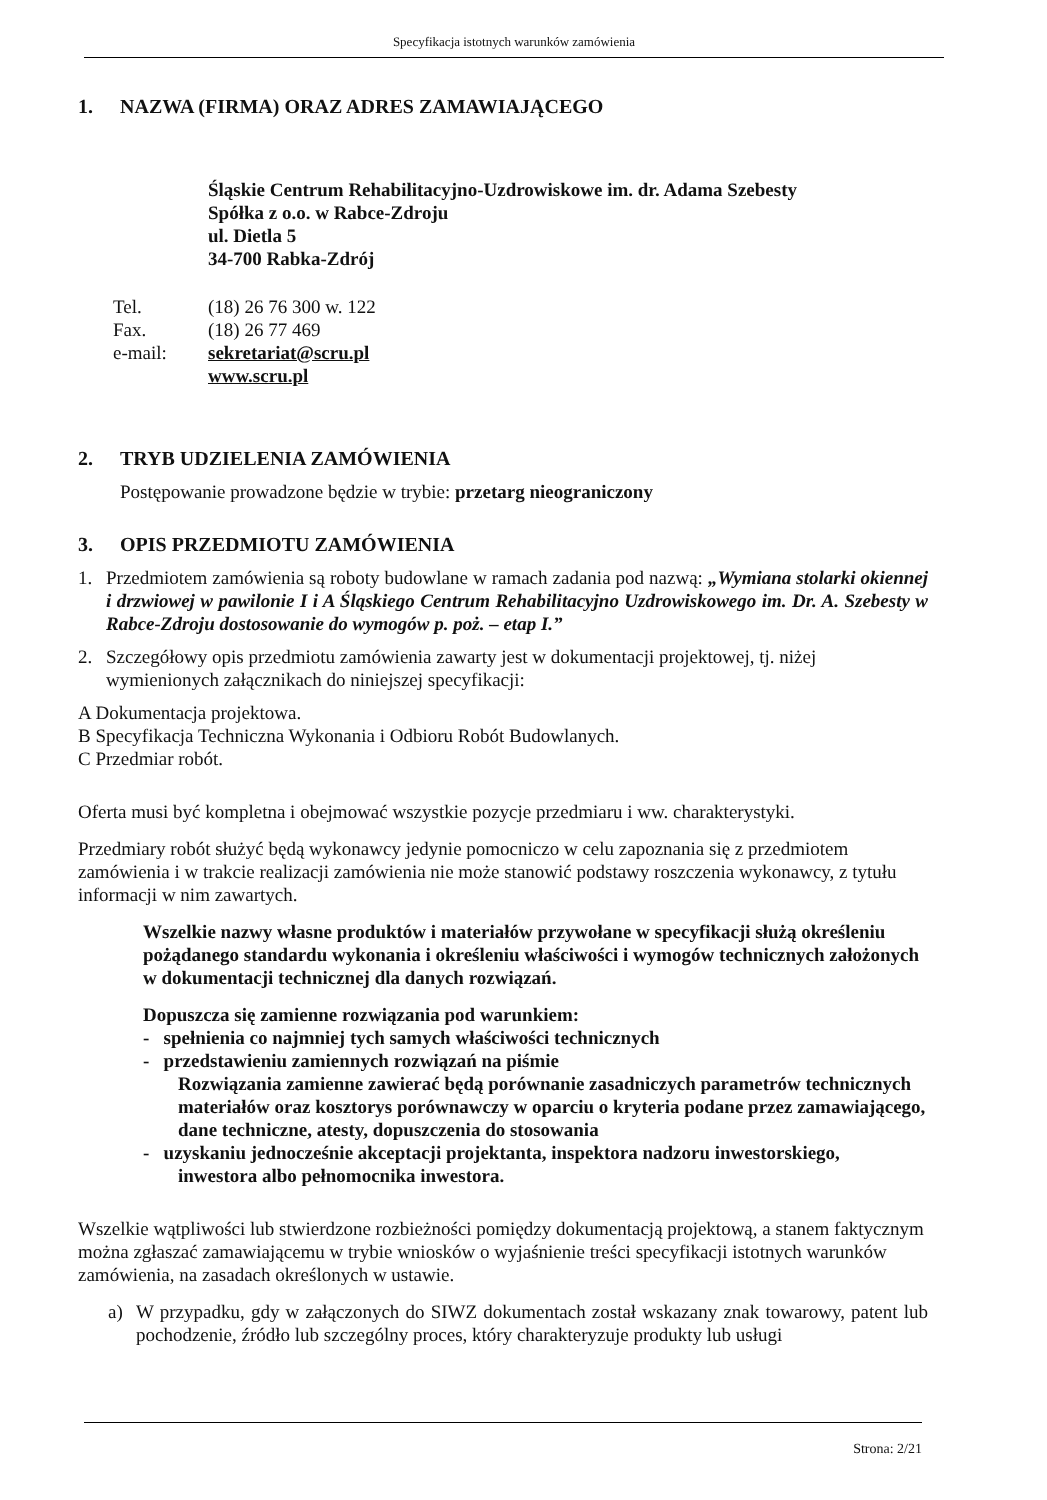Specyfikacja istotnych warunków zamówienia
1. NAZWA (FIRMA) ORAZ ADRES ZAMAWIAJĄCEGO
Śląskie Centrum Rehabilitacyjno-Uzdrowiskowe im. dr. Adama Szebesty
Spółka z o.o. w Rabce-Zdroju
ul. Dietla 5
34-700 Rabka-Zdrój
Tel. (18) 26 76 300 w. 122
Fax. (18) 26 77 469
e-mail: sekretariat@scru.pl
www.scru.pl
2. TRYB UDZIELENIA ZAMÓWIENIA
Postępowanie prowadzone będzie w trybie: przetarg nieograniczony
3. OPIS PRZEDMIOTU ZAMÓWIENIA
1. Przedmiotem zamówienia są roboty budowlane w ramach zadania pod nazwą: „Wymiana stolarki okiennej i drzwiowej w pawilonie I i A Śląskiego Centrum Rehabilitacyjno Uzdrowiskowego im. Dr. A. Szebesty w Rabce-Zdroju dostosowanie do wymogów p. poż. – etap I.”
2. Szczegółowy opis przedmiotu zamówienia zawarty jest w dokumentacji projektowej, tj. niżej wymienionych załącznikach do niniejszej specyfikacji:
A Dokumentacja projektowa.
B Specyfikacja Techniczna Wykonania i Odbioru Robót Budowlanych.
C Przedmiar robót.
Oferta musi być kompletna i obejmować wszystkie pozycje przedmiaru i ww. charakterystyki.
Przedmiary robót służyć będą wykonawcy jedynie pomocniczo w celu zapoznania się z przedmiotem zamówienia i w trakcie realizacji zamówienia nie może stanowić podstawy roszczenia wykonawcy, z tytułu informacji w nim zawartych.
Wszelkie nazwy własne produktów i materiałów przywołane w specyfikacji służą określeniu pożądanego standardu wykonania i określeniu właściwości i wymogów technicznych założonych w dokumentacji technicznej dla danych rozwiązań.
Dopuszcza się zamienne rozwiązania pod warunkiem:
- spełnienia co najmniej tych samych właściwości technicznych
- przedstawieniu zamiennych rozwiązań na piśmie
Rozwiązania zamienne zawierać będą porównanie zasadniczych parametrów technicznych materiałów oraz kosztorys porównawczy w oparciu o kryteria podane przez zamawiającego, dane techniczne, atesty, dopuszczenia do stosowania
- uzyskaniu jednocześnie akceptacji projektanta, inspektora nadzoru inwestorskiego,
inwestora albo pełnomocnika inwestora.
Wszelkie wątpliwości lub stwierdzone rozbieżności pomiędzy dokumentacją projektową, a stanem faktycznym można zgłaszać zamawiającemu w trybie wniosków o wyjaśnienie treści specyfikacji istotnych warunków zamówienia, na zasadach określonych w ustawie.
a) W przypadku, gdy w załączonych do SIWZ dokumentach został wskazany znak towarowy, patent lub pochodzenie, źródło lub szczególny proces, który charakteryzuje produkty lub usługi
Strona: 2/21